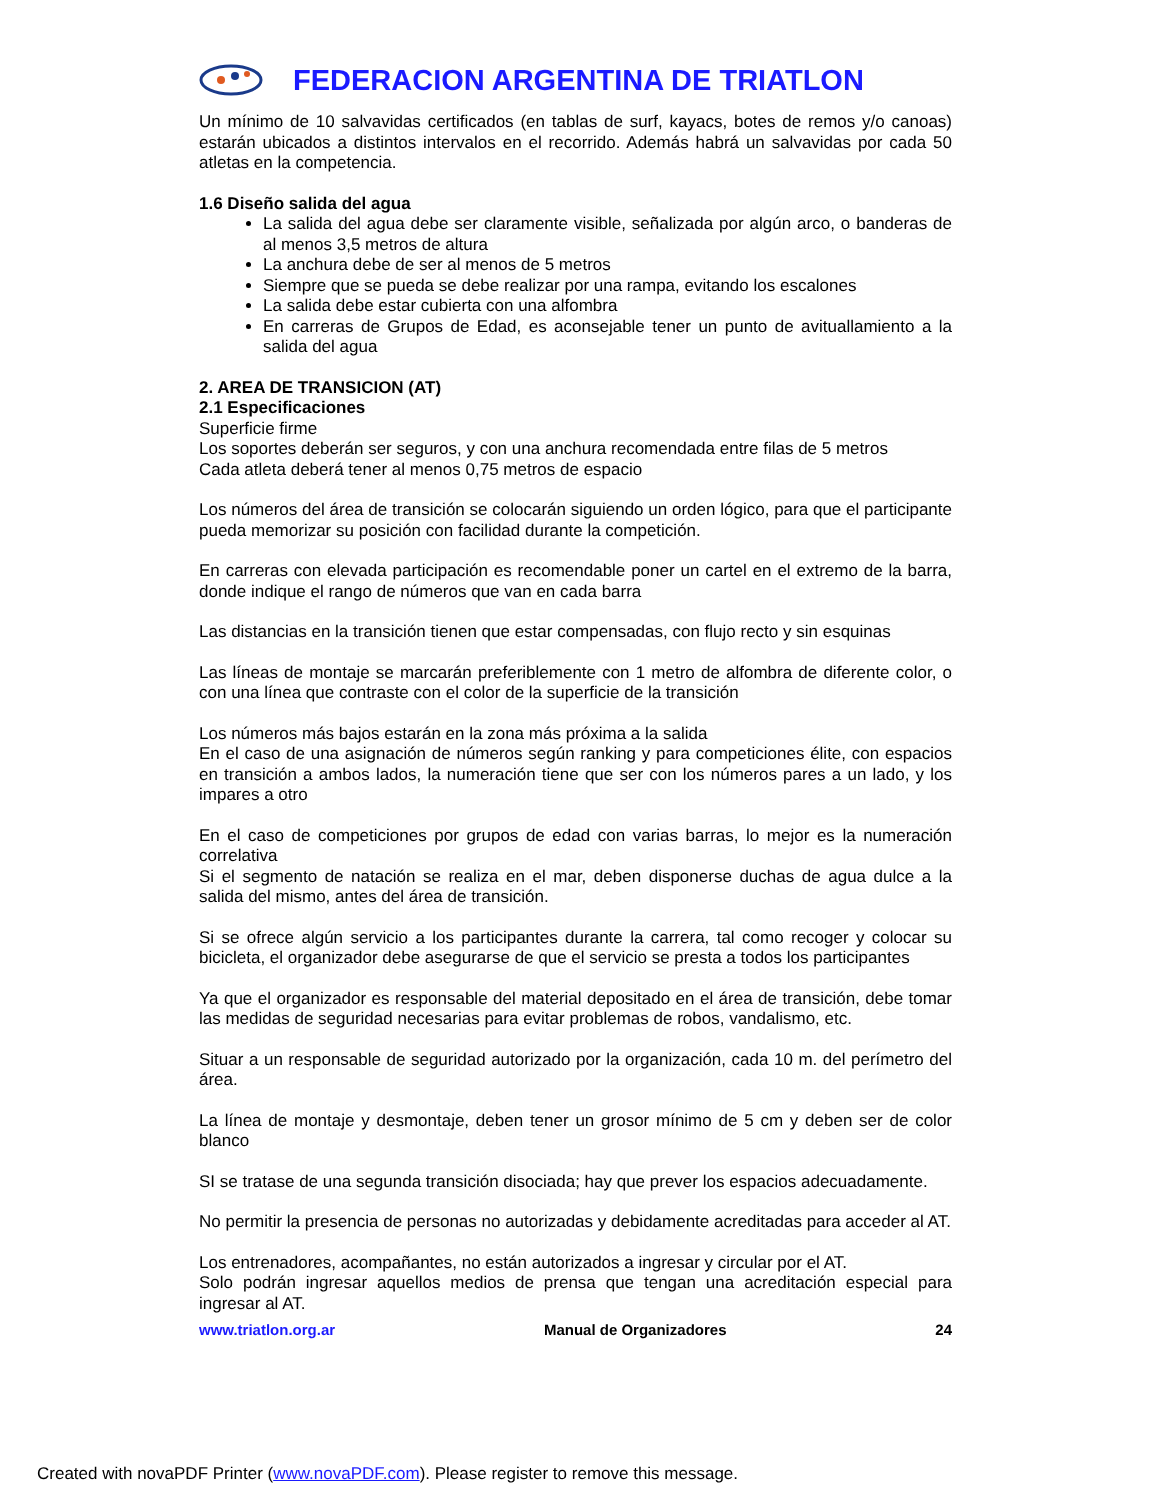FEDERACION ARGENTINA DE TRIATLON
Un mínimo de 10 salvavidas certificados (en tablas de surf, kayacs, botes de remos y/o canoas) estarán ubicados a distintos intervalos en el recorrido. Además habrá un salvavidas por cada 50 atletas en la competencia.
1.6 Diseño salida del agua
La salida del agua debe ser claramente visible, señalizada por algún arco, o banderas de al menos 3,5 metros de altura
La anchura debe de ser al menos de 5 metros
Siempre que se pueda se debe realizar por una rampa, evitando los escalones
La salida debe estar cubierta con una alfombra
En carreras de Grupos de Edad, es aconsejable tener un punto de avituallamiento a la salida del agua
2. AREA DE TRANSICION (AT)
2.1 Especificaciones
Superficie firme
Los soportes deberán ser seguros, y con una anchura recomendada entre filas de 5 metros
Cada atleta deberá tener al menos 0,75 metros de espacio
Los números del área de transición se colocarán siguiendo un orden lógico, para que el participante pueda memorizar su posición con facilidad durante la competición.
En carreras con elevada participación es recomendable poner un cartel en el extremo de la barra, donde indique el rango de números que van en cada barra
Las distancias en la transición tienen que estar compensadas, con flujo recto y sin esquinas
Las líneas de montaje se marcarán preferiblemente con 1 metro de alfombra de diferente color, o con una línea que contraste con el color de la superficie de la transición
Los números más bajos estarán en la zona más próxima a la salida
En el caso de una asignación de números según ranking y para competiciones élite, con espacios en transición a ambos lados, la numeración tiene que ser con los números pares a un lado, y los impares a otro
En el caso de competiciones por grupos de edad con varias barras, lo mejor es la numeración correlativa
Si el segmento de natación se realiza en el mar, deben disponerse duchas de agua dulce a la salida del mismo, antes del área de transición.
Si se ofrece algún servicio a los participantes durante la carrera, tal como recoger y colocar su bicicleta, el organizador debe asegurarse de que el servicio se presta a todos los participantes
Ya que el organizador es responsable del material depositado en el área de transición, debe tomar las medidas de seguridad necesarias para evitar problemas de robos, vandalismo, etc.
Situar a un responsable de seguridad autorizado por la organización, cada 10 m. del perímetro del área.
La línea de montaje y desmontaje, deben tener un grosor mínimo de 5 cm y deben ser de color blanco
SI se tratase de una segunda transición disociada; hay que prever los espacios adecuadamente.
No permitir la presencia de personas no autorizadas y debidamente acreditadas para acceder al AT.
Los entrenadores, acompañantes, no están autorizados a ingresar y circular por el AT.
Solo podrán ingresar aquellos medios de prensa que tengan una acreditación especial para ingresar al AT.
www.triatlon.org.ar Manual de Organizadores 24
Created with novaPDF Printer (www.novaPDF.com). Please register to remove this message.